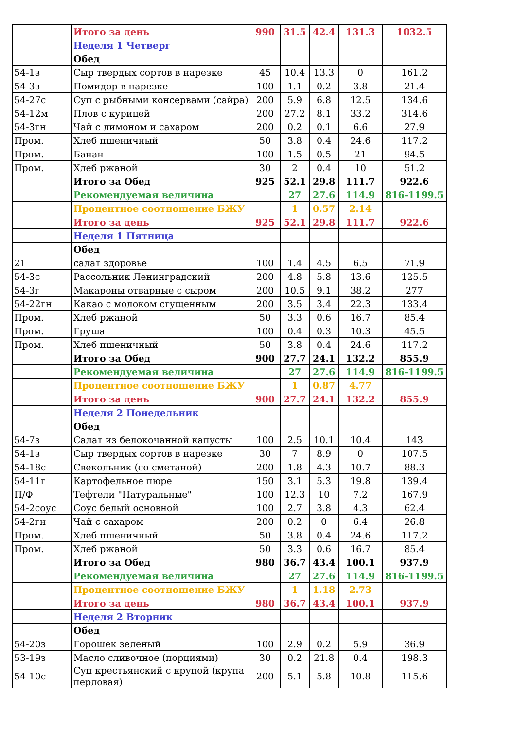| | Итого за день | 990 | 31.5 | 42.4 | 131.3 | 1032.5 |
| | Неделя 1 Четверг | | | | | |
| | Обед | | | | | |
| 54-1з | Сыр твердых сортов в нарезке | 45 | 10.4 | 13.3 | 0 | 161.2 |
| 54-3з | Помидор в нарезке | 100 | 1.1 | 0.2 | 3.8 | 21.4 |
| 54-27с | Суп с рыбными консервами (сайра) | 200 | 5.9 | 6.8 | 12.5 | 134.6 |
| 54-12м | Плов с курицей | 200 | 27.2 | 8.1 | 33.2 | 314.6 |
| 54-3гн | Чай с лимоном и сахаром | 200 | 0.2 | 0.1 | 6.6 | 27.9 |
| Пром. | Хлеб пшеничный | 50 | 3.8 | 0.4 | 24.6 | 117.2 |
| Пром. | Банан | 100 | 1.5 | 0.5 | 21 | 94.5 |
| Пром. | Хлеб ржаной | 30 | 2 | 0.4 | 10 | 51.2 |
| | Итого за Обед | 925 | 52.1 | 29.8 | 111.7 | 922.6 |
| | Рекомендуемая величина | | 27 | 27.6 | 114.9 | 816-1199.5 |
| | Процентное соотношение БЖУ | | 1 | 0.57 | 2.14 | |
| | Итого за день | 925 | 52.1 | 29.8 | 111.7 | 922.6 |
| | Неделя 1 Пятница | | | | | |
| | Обед | | | | | |
| 21 | салат здоровье | 100 | 1.4 | 4.5 | 6.5 | 71.9 |
| 54-3с | Рассольник Ленинградский | 200 | 4.8 | 5.8 | 13.6 | 125.5 |
| 54-3г | Макароны отварные с сыром | 200 | 10.5 | 9.1 | 38.2 | 277 |
| 54-22гн | Какао с молоком сгущенным | 200 | 3.5 | 3.4 | 22.3 | 133.4 |
| Пром. | Хлеб ржаной | 50 | 3.3 | 0.6 | 16.7 | 85.4 |
| Пром. | Груша | 100 | 0.4 | 0.3 | 10.3 | 45.5 |
| Пром. | Хлеб пшеничный | 50 | 3.8 | 0.4 | 24.6 | 117.2 |
| | Итого за Обед | 900 | 27.7 | 24.1 | 132.2 | 855.9 |
| | Рекомендуемая величина | | 27 | 27.6 | 114.9 | 816-1199.5 |
| | Процентное соотношение БЖУ | | 1 | 0.87 | 4.77 | |
| | Итого за день | 900 | 27.7 | 24.1 | 132.2 | 855.9 |
| | Неделя 2 Понедельник | | | | | |
| | Обед | | | | | |
| 54-7з | Салат из белокочанной капусты | 100 | 2.5 | 10.1 | 10.4 | 143 |
| 54-1з | Сыр твердых сортов в нарезке | 30 | 7 | 8.9 | 0 | 107.5 |
| 54-18с | Свекольник (со сметаной) | 200 | 1.8 | 4.3 | 10.7 | 88.3 |
| 54-11г | Картофельное пюре | 150 | 3.1 | 5.3 | 19.8 | 139.4 |
| П/Ф | Тефтели "Натуральные" | 100 | 12.3 | 10 | 7.2 | 167.9 |
| 54-2соус | Соус белый основной | 100 | 2.7 | 3.8 | 4.3 | 62.4 |
| 54-2гн | Чай с сахаром | 200 | 0.2 | 0 | 6.4 | 26.8 |
| Пром. | Хлеб пшеничный | 50 | 3.8 | 0.4 | 24.6 | 117.2 |
| Пром. | Хлеб ржаной | 50 | 3.3 | 0.6 | 16.7 | 85.4 |
| | Итого за Обед | 980 | 36.7 | 43.4 | 100.1 | 937.9 |
| | Рекомендуемая величина | | 27 | 27.6 | 114.9 | 816-1199.5 |
| | Процентное соотношение БЖУ | | 1 | 1.18 | 2.73 | |
| | Итого за день | 980 | 36.7 | 43.4 | 100.1 | 937.9 |
| | Неделя 2 Вторник | | | | | |
| | Обед | | | | | |
| 54-20з | Горошек зеленый | 100 | 2.9 | 0.2 | 5.9 | 36.9 |
| 53-19з | Масло сливочное (порциями) | 30 | 0.2 | 21.8 | 0.4 | 198.3 |
| 54-10с | Суп крестьянский с крупой (крупа перловая) | 200 | 5.1 | 5.8 | 10.8 | 115.6 |